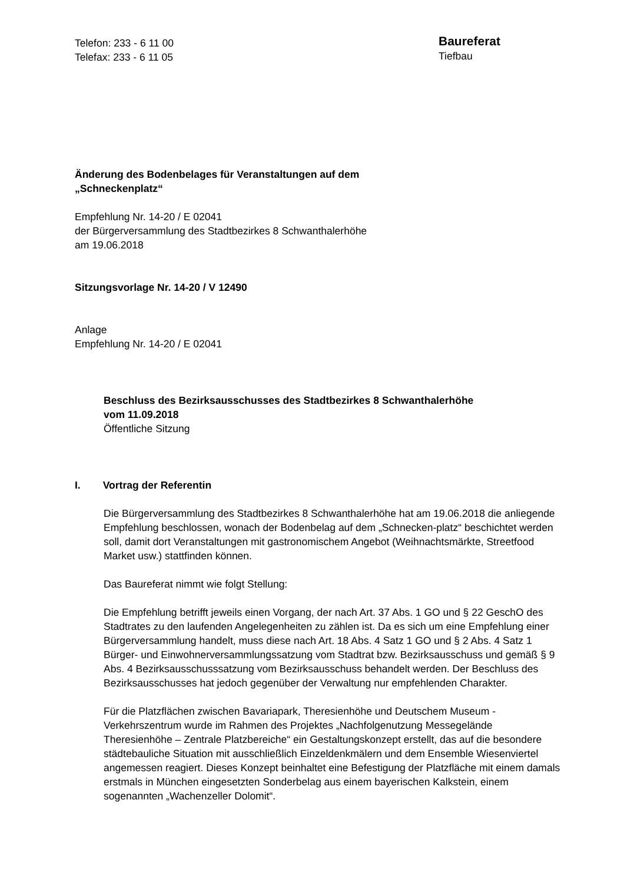Telefon: 233 - 6 11 00
Telefax: 233 - 6 11 05
Baureferat
Tiefbau
Änderung des Bodenbelages für Veranstaltungen auf dem
„Schneckenplatz“
Empfehlung Nr. 14-20 / E 02041
der Bürgerversammlung des Stadtbezirkes 8 Schwanthalerhöhe
am 19.06.2018
Sitzungsvorlage Nr. 14-20 / V 12490
Anlage
Empfehlung Nr. 14-20 / E 02041
Beschluss des Bezirksausschusses des Stadtbezirkes 8 Schwanthalerhöhe
vom 11.09.2018
Öffentliche Sitzung
I. Vortrag der Referentin
Die Bürgerversammlung des Stadtbezirkes 8 Schwanthalerhöhe hat am 19.06.2018 die anliegende Empfehlung beschlossen, wonach der Bodenbelag auf dem „Schnecken-platz“ beschichtet werden soll, damit dort Veranstaltungen mit gastronomischem Angebot (Weihnachtsmärkte, Streetfood Market usw.) stattfinden können.
Das Baureferat nimmt wie folgt Stellung:
Die Empfehlung betrifft jeweils einen Vorgang, der nach Art. 37 Abs. 1 GO und § 22 GeschO des Stadtrates zu den laufenden Angelegenheiten zu zählen ist. Da es sich um eine Empfehlung einer Bürgerversammlung handelt, muss diese nach Art. 18 Abs. 4 Satz 1 GO und § 2 Abs. 4 Satz 1 Bürger- und Einwohnerversammlungssatzung vom Stadtrat bzw. Bezirksausschuss und gemäß § 9 Abs. 4 Bezirksausschusssatzung vom Bezirksausschuss behandelt werden. Der Beschluss des Bezirksausschusses hat jedoch gegenüber der Verwaltung nur empfehlenden Charakter.
Für die Platzflächen zwischen Bavariapark, Theresienhöhe und Deutschem Museum - Verkehrszentrum wurde im Rahmen des Projektes „Nachfolgenutzung Messegelände Theresienhöhe – Zentrale Platzbereiche“ ein Gestaltungskonzept erstellt, das auf die besondere städtebauliche Situation mit ausschließlich Einzeldenkmälern und dem Ensemble Wiesenviertel angemessen reagiert. Dieses Konzept beinhaltet eine Befestigung der Platzfläche mit einem damals erstmals in München eingesetzten Sonderbelag aus einem bayerischen Kalkstein, einem sogenannten „Wachenzeller Dolomit“.